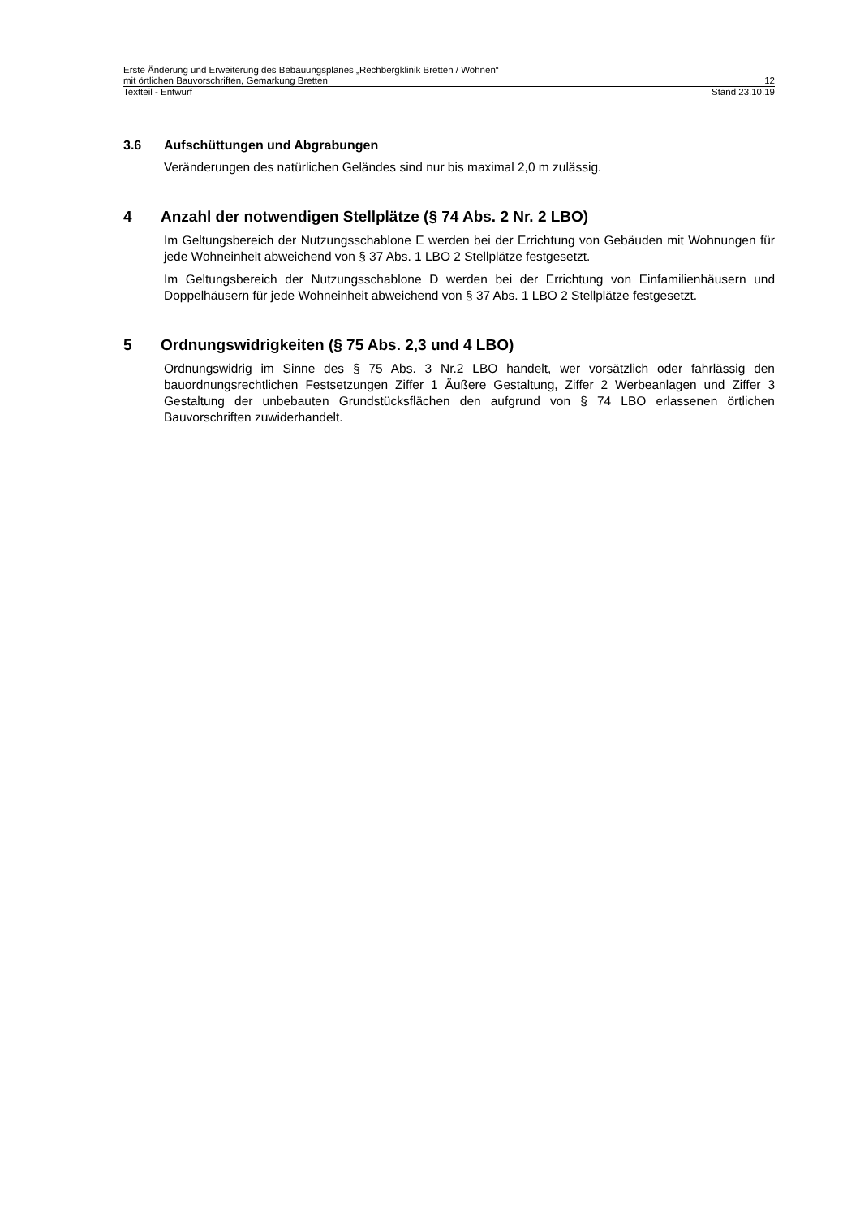Erste Änderung und Erweiterung des Bebauungsplanes „Rechbergklinik Bretten / Wohnen“
mit örtlichen Bauvorschriften, Gemarkung Bretten 12
Textteil - Entwurf Stand 23.10.19
3.6 Aufschüttungen und Abgrabungen
Veränderungen des natürlichen Geländes sind nur bis maximal 2,0 m zulässig.
4 Anzahl der notwendigen Stellplätze (§ 74 Abs. 2 Nr. 2 LBO)
Im Geltungsbereich der Nutzungsschablone E werden bei der Errichtung von Gebäuden mit Wohnungen für jede Wohneinheit abweichend von § 37 Abs. 1 LBO 2 Stellplätze festgesetzt.
Im Geltungsbereich der Nutzungsschablone D werden bei der Errichtung von Einfamilienhäusern und Doppelhäusern für jede Wohneinheit abweichend von § 37 Abs. 1 LBO 2 Stellplätze festgesetzt.
5 Ordnungswidrigkeiten (§ 75 Abs. 2,3 und 4 LBO)
Ordnungswidrig im Sinne des § 75 Abs. 3 Nr.2 LBO handelt, wer vorsätzlich oder fahrlässig den bauordnungsrechtlichen Festsetzungen Ziffer 1 Äußere Gestaltung, Ziffer 2 Werbeanlagen und Ziffer 3 Gestaltung der unbebauten Grundstücksflächen den aufgrund von § 74 LBO erlassenen örtlichen Bauvorschriften zuwiderhandelt.